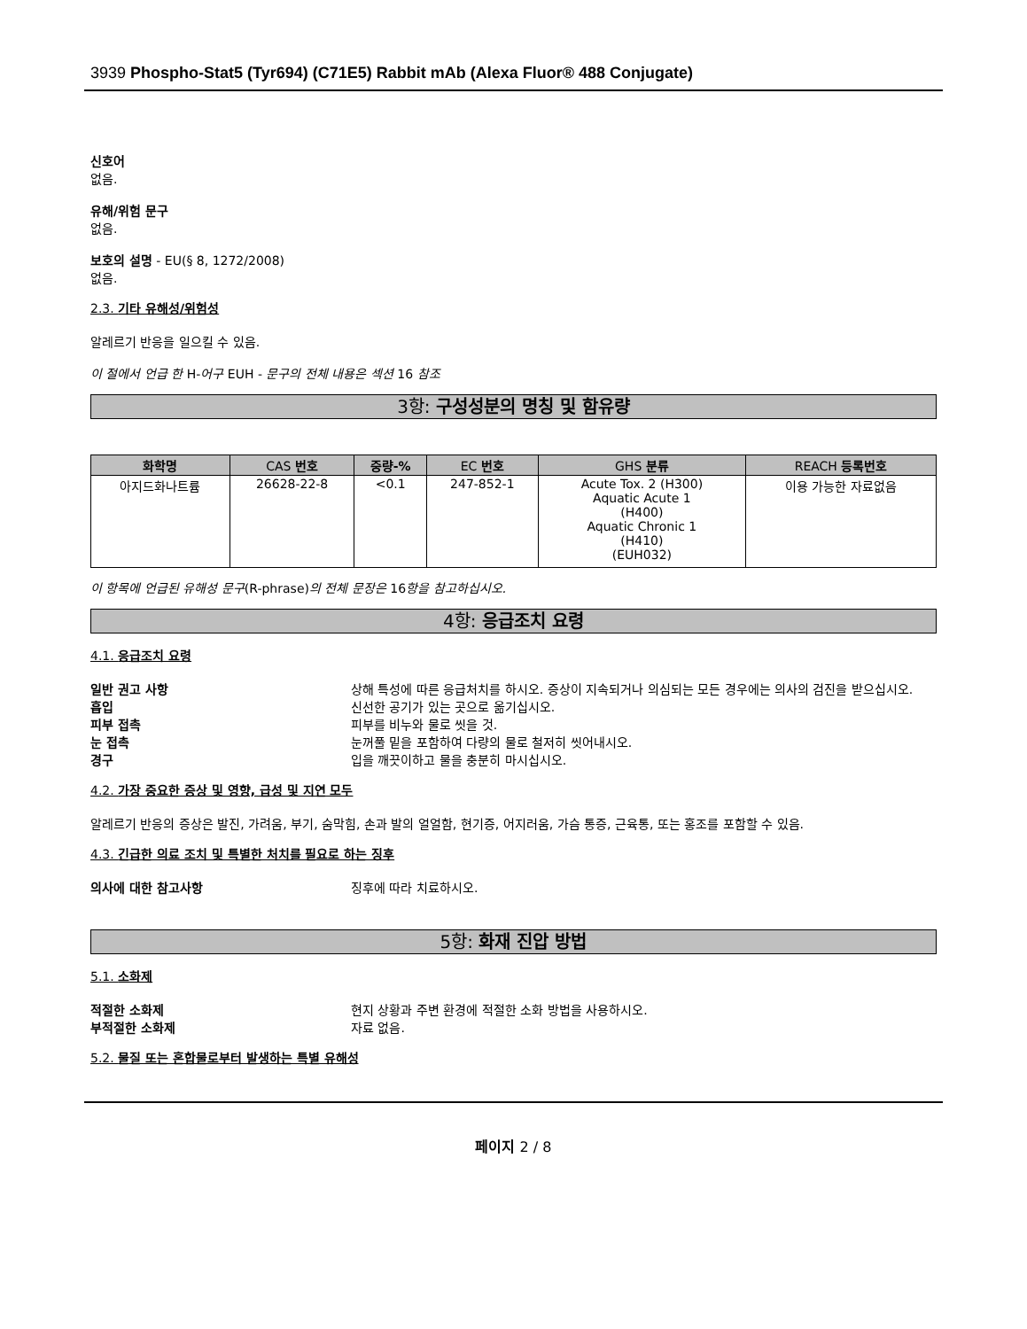3939 Phospho-Stat5 (Tyr694) (C71E5) Rabbit mAb (Alexa Fluor® 488 Conjugate)
신호어
없음.
유해/위험 문구
없음.
보호의 설명 - EU(§ 8, 1272/2008)
없음.
2.3. 기타 유해성/위험성
알레르기 반응을 일으킬 수 있음.
이 절에서 언급 한 H-어구 EUH - 문구의 전체 내용은 섹션 16 참조
3항: 구성성분의 명칭 및 함유량
| 화학명 | CAS 번호 | 중량-% | EC 번호 | GHS 분류 | REACH 등록번호 |
| --- | --- | --- | --- | --- | --- |
| 아지드화나트륨 | 26628-22-8 | <0.1 | 247-852-1 | Acute Tox. 2 (H300) Aquatic Acute 1 (H400) Aquatic Chronic 1 (H410) (EUH032) | 이용 가능한 자료없음 |
이 항목에 언급된 유해성 문구(R-phrase)의 전체 문장은 16항을 참고하십시오.
4항: 응급조치 요령
4.1. 응급조치 요령
일반 권고 사항 상해 특성에 따른 응급처치를 하시오. 증상이 지속되거나 의심되는 모든 경우에는 의사의 검진을 받으십시오.
흡입 신선한 공기가 있는 곳으로 옮기십시오.
피부 접촉 피부를 비누와 물로 씻을 것.
눈 접촉 눈꺼풀 밑을 포함하여 다량의 물로 철저히 씻어내시오.
경구 입을 깨끗이하고 물을 충분히 마시십시오.
4.2. 가장 중요한 증상 및 영향, 급성 및 지연 모두
알레르기 반응의 증상은 발진, 가려움, 부기, 숨막힘, 손과 발의 얼얼함, 현기증, 어지러움, 가슴 통증, 근육통, 또는 홍조를 포함할 수 있음.
4.3. 긴급한 의료 조치 및 특별한 처치를 필요로 하는 징후
의사에 대한 참고사항 징후에 따라 치료하시오.
5항: 화재 진압 방법
5.1. 소화제
적절한 소화제 현지 상황과 주변 환경에 적절한 소화 방법을 사용하시오.
부적절한 소화제 자료 없음.
5.2. 물질 또는 혼합물로부터 발생하는 특별 유해성
페이지 2 / 8